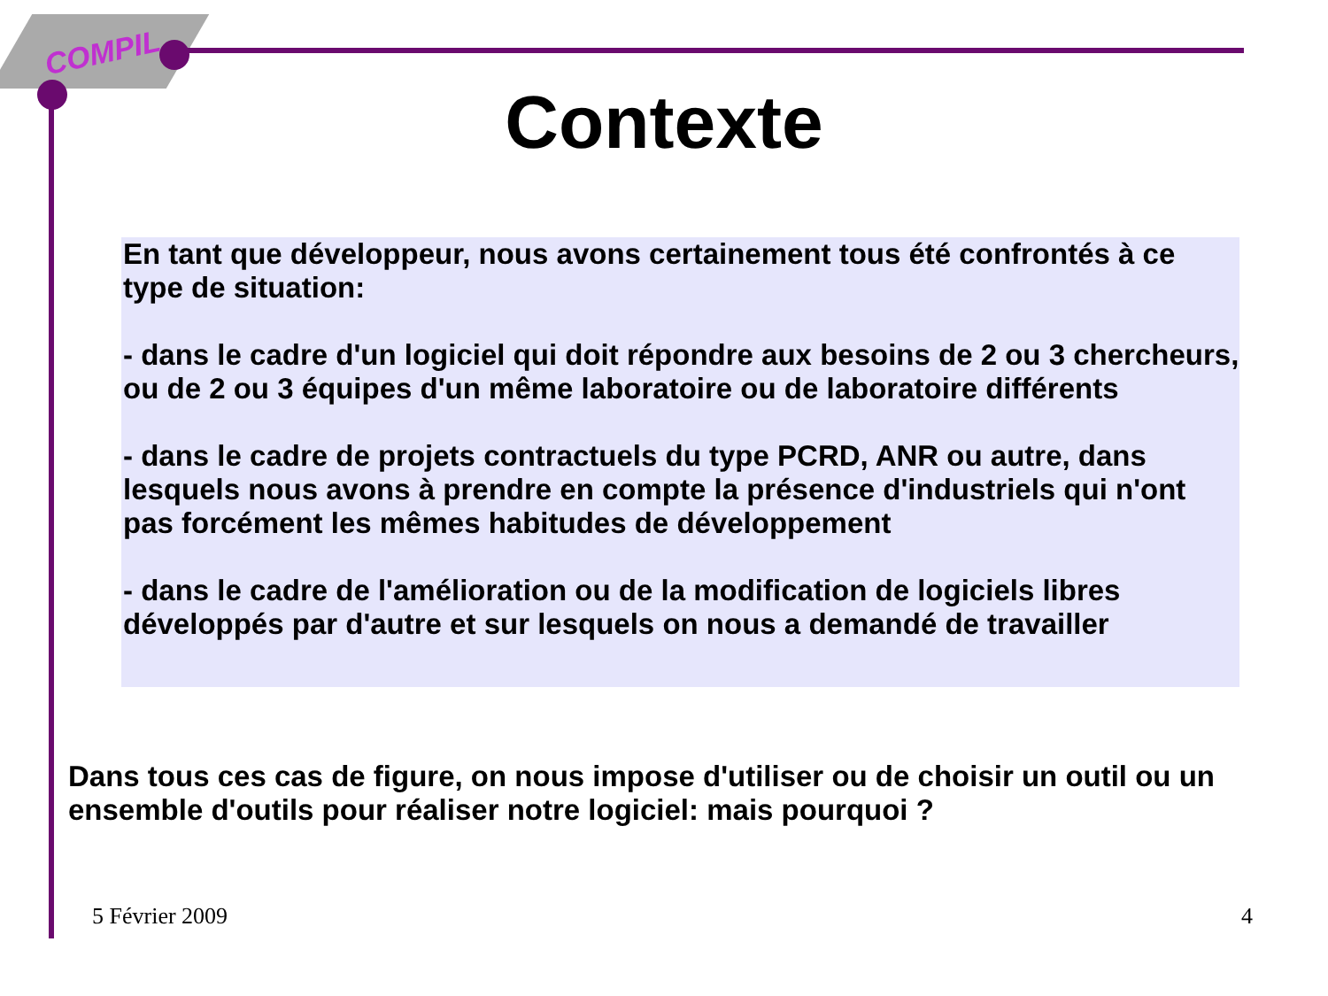COMPIL
Contexte
En tant que développeur, nous avons certainement tous été confrontés à ce type de situation:
- dans le cadre d'un logiciel qui doit répondre aux besoins de 2 ou 3 chercheurs, ou de 2 ou 3 équipes d'un même laboratoire ou de laboratoire différents
- dans le cadre de projets contractuels du type PCRD, ANR ou autre, dans lesquels nous avons à prendre en compte la présence d'industriels qui n'ont pas forcément les mêmes habitudes de développement
- dans le cadre de l'amélioration ou de la modification de logiciels libres développés par d'autre et sur lesquels on nous a demandé de travailler
Dans tous ces cas de figure, on nous impose d'utiliser ou de choisir un outil ou un ensemble d'outils pour réaliser notre logiciel: mais pourquoi ?
5 Février 2009 4